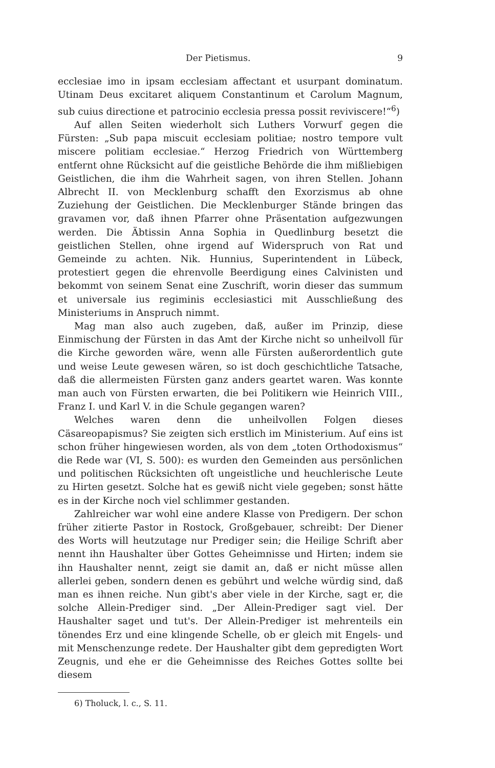Der Pietismus. 9
ecclesiae imo in ipsam ecclesiam affectant et usurpant dominatum. Utinam Deus excitaret aliquem Constantinum et Carolum Magnum, sub cuius directione et patrocinio ecclesia pressa possit reviviscere!“<sup>6</sup>)
Auf allen Seiten wiederholt sich Luthers Vorwurf gegen die Fürsten: „Sub papa miscuit ecclesiam politiae; nostro tempore vult miscere politiam ecclesiae.“ Herzog Friedrich von Württemberg entfernt ohne Rücksicht auf die geistliche Behörde die ihm mißliebigen Geistlichen, die ihm die Wahrheit sagen, von ihren Stellen. Johann Albrecht II. von Mecklenburg schafft den Exorzismus ab ohne Zuziehung der Geistlichen. Die Mecklenburger Stände bringen das gravamen vor, daß ihnen Pfarrer ohne Präsentation aufgezwungen werden. Die Äbtissin Anna Sophia in Quedlinburg besetzt die geistlichen Stellen, ohne irgend auf Widerspruch von Rat und Gemeinde zu achten. Nik. Hunnius, Superintendent in Lübeck, protestiert gegen die ehrenvolle Beerdigung eines Calvinisten und bekommt von seinem Senat eine Zuschrift, worin dieser das summum et universale ius regiminis ecclesiastici mit Ausschließung des Ministeriums in Anspruch nimmt.
Mag man also auch zugeben, daß, außer im Prinzip, diese Einmischung der Fürsten in das Amt der Kirche nicht so unheilvoll für die Kirche geworden wäre, wenn alle Fürsten außerordentlich gute und weise Leute gewesen wären, so ist doch geschichtliche Tatsache, daß die allermeisten Fürsten ganz anders geartet waren. Was konnte man auch von Fürsten erwarten, die bei Politikern wie Heinrich VIII., Franz I. und Karl V. in die Schule gegangen waren?
Welches waren denn die unheilvollen Folgen dieses Cäsareopapismus? Sie zeigten sich erstlich im Ministerium. Auf eins ist schon früher hingewiesen worden, als von dem „toten Orthodoxismus“ die Rede war (VI, S. 500): es wurden den Gemeinden aus persönlichen und politischen Rücksichten oft ungeistliche und heuchlerische Leute zu Hirten gesetzt. Solche hat es gewiß nicht viele gegeben; sonst hätte es in der Kirche noch viel schlimmer gestanden.
Zahlreicher war wohl eine andere Klasse von Predigern. Der schon früher zitierte Pastor in Rostock, Großgebauer, schreibt: Der Diener des Worts will heutzutage nur Prediger sein; die Heilige Schrift aber nennt ihn Haushalter über Gottes Geheimnisse und Hirten; indem sie ihn Haushalter nennt, zeigt sie damit an, daß er nicht müsse allen allerlei geben, sondern denen es gebührt und welche würdig sind, daß man es ihnen reiche. Nun gibt's aber viele in der Kirche, sagt er, die solche Allein-Prediger sind. „Der Allein-Prediger sagt viel. Der Haushalter saget und tut's. Der Allein-Prediger ist mehrenteils ein tönendes Erz und eine klingende Schelle, ob er gleich mit Engels- und mit Menschenzunge redete. Der Haushalter gibt dem gepredigten Wort Zeugnis, und ehe er die Geheimnisse des Reiches Gottes sollte bei diesem
6) Tholuck, l. c., S. 11.